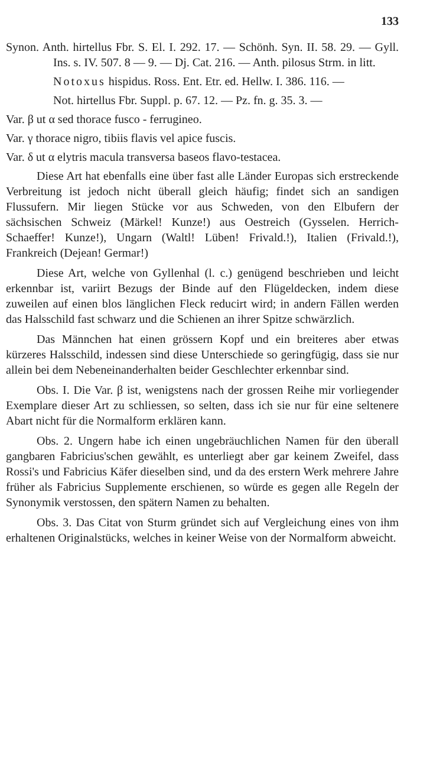133
Synon. Anth. hirtellus Fbr. S. El. I. 292. 17. — Schönh. Syn. II. 58. 29. — Gyll. Ins. s. IV. 507. 8 — 9. — Dj. Cat. 216. — Anth. pilosus Strm. in litt.
Notoxus hispidus. Ross. Ent. Etr. ed. Hellw. I. 386. 116. —
Not. hirtellus Fbr. Suppl. p. 67. 12. — Pz. fn. g. 35. 3. —
Var. β ut α sed thorace fusco - ferrugineo.
Var. γ thorace nigro, tibiis flavis vel apice fuscis.
Var. δ ut α elytris macula transversa baseos flavo-testacea.
Diese Art hat ebenfalls eine über fast alle Länder Europas sich erstreckende Verbreitung ist jedoch nicht überall gleich häufig; findet sich an sandigen Flussufern. Mir liegen Stücke vor aus Schweden, von den Elbufern der sächsischen Schweiz (Märkel! Kunze!) aus Oestreich (Gysselen. Herrich-Schaeffer! Kunze!), Ungarn (Waltl! Lüben! Frivald.!), Italien (Frivald.!), Frankreich (Dejean! Germar!)
Diese Art, welche von Gyllenhal (l. c.) genügend beschrieben und leicht erkennbar ist, variirt Bezugs der Binde auf den Flügeldecken, indem diese zuweilen auf einen blos länglichen Fleck reducirt wird; in andern Fällen werden das Halsschild fast schwarz und die Schienen an ihrer Spitze schwärzlich.
Das Männchen hat einen grössern Kopf und ein breiteres aber etwas kürzeres Halsschild, indessen sind diese Unterschiede so geringfügig, dass sie nur allein bei dem Nebeneinanderhalten beider Geschlechter erkennbar sind.
Obs. I. Die Var. β ist, wenigstens nach der grossen Reihe mir vorliegender Exemplare dieser Art zu schliessen, so selten, dass ich sie nur für eine seltenere Abart nicht für die Normalform erklären kann.
Obs. 2. Ungern habe ich einen ungebräuchlichen Namen für den überall gangbaren Fabricius'schen gewählt, es unterliegt aber gar keinem Zweifel, dass Rossi's und Fabricius Käfer dieselben sind, und da des erstern Werk mehrere Jahre früher als Fabricius Supplemente erschienen, so würde es gegen alle Regeln der Synonymik verstossen, den spätern Namen zu behalten.
Obs. 3. Das Citat von Sturm gründet sich auf Vergleichung eines von ihm erhaltenen Originalstücks, welches in keiner Weise von der Normalform abweicht.